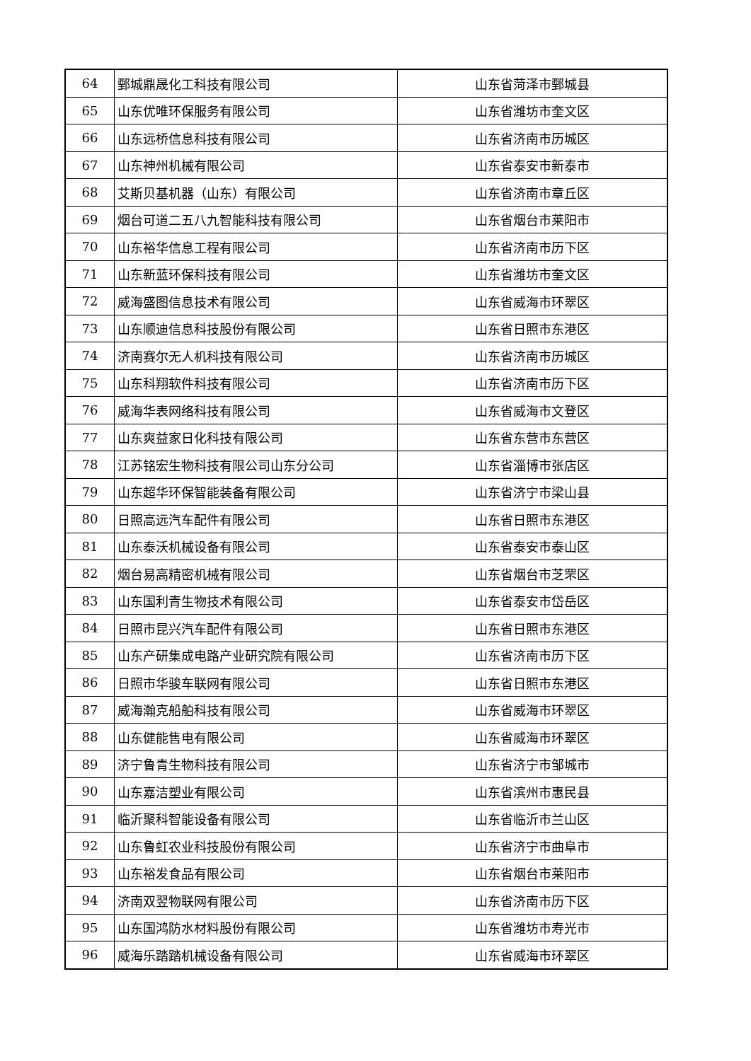| 64 | 鄄城鼎晟化工科技有限公司 | 山东省菏泽市鄄城县 |
| 65 | 山东优唯环保服务有限公司 | 山东省潍坊市奎文区 |
| 66 | 山东远桥信息科技有限公司 | 山东省济南市历城区 |
| 67 | 山东神州机械有限公司 | 山东省泰安市新泰市 |
| 68 | 艾斯贝基机器（山东）有限公司 | 山东省济南市章丘区 |
| 69 | 烟台可道二五八九智能科技有限公司 | 山东省烟台市莱阳市 |
| 70 | 山东裕华信息工程有限公司 | 山东省济南市历下区 |
| 71 | 山东新蓝环保科技有限公司 | 山东省潍坊市奎文区 |
| 72 | 威海盛图信息技术有限公司 | 山东省威海市环翠区 |
| 73 | 山东顺迪信息科技股份有限公司 | 山东省日照市东港区 |
| 74 | 济南赛尔无人机科技有限公司 | 山东省济南市历城区 |
| 75 | 山东科翔软件科技有限公司 | 山东省济南市历下区 |
| 76 | 威海华表网络科技有限公司 | 山东省威海市文登区 |
| 77 | 山东爽益家日化科技有限公司 | 山东省东营市东营区 |
| 78 | 江苏铭宏生物科技有限公司山东分公司 | 山东省淄博市张店区 |
| 79 | 山东超华环保智能装备有限公司 | 山东省济宁市梁山县 |
| 80 | 日照高远汽车配件有限公司 | 山东省日照市东港区 |
| 81 | 山东泰沃机械设备有限公司 | 山东省泰安市泰山区 |
| 82 | 烟台易高精密机械有限公司 | 山东省烟台市芝罘区 |
| 83 | 山东国利青生物技术有限公司 | 山东省泰安市岱岳区 |
| 84 | 日照市昆兴汽车配件有限公司 | 山东省日照市东港区 |
| 85 | 山东产研集成电路产业研究院有限公司 | 山东省济南市历下区 |
| 86 | 日照市华骏车联网有限公司 | 山东省日照市东港区 |
| 87 | 威海瀚克船舶科技有限公司 | 山东省威海市环翠区 |
| 88 | 山东健能售电有限公司 | 山东省威海市环翠区 |
| 89 | 济宁鲁青生物科技有限公司 | 山东省济宁市邹城市 |
| 90 | 山东嘉洁塑业有限公司 | 山东省滨州市惠民县 |
| 91 | 临沂聚科智能设备有限公司 | 山东省临沂市兰山区 |
| 92 | 山东鲁虹农业科技股份有限公司 | 山东省济宁市曲阜市 |
| 93 | 山东裕发食品有限公司 | 山东省烟台市莱阳市 |
| 94 | 济南双翌物联网有限公司 | 山东省济南市历下区 |
| 95 | 山东国鸿防水材料股份有限公司 | 山东省潍坊市寿光市 |
| 96 | 威海乐踏踏机械设备有限公司 | 山东省威海市环翠区 |